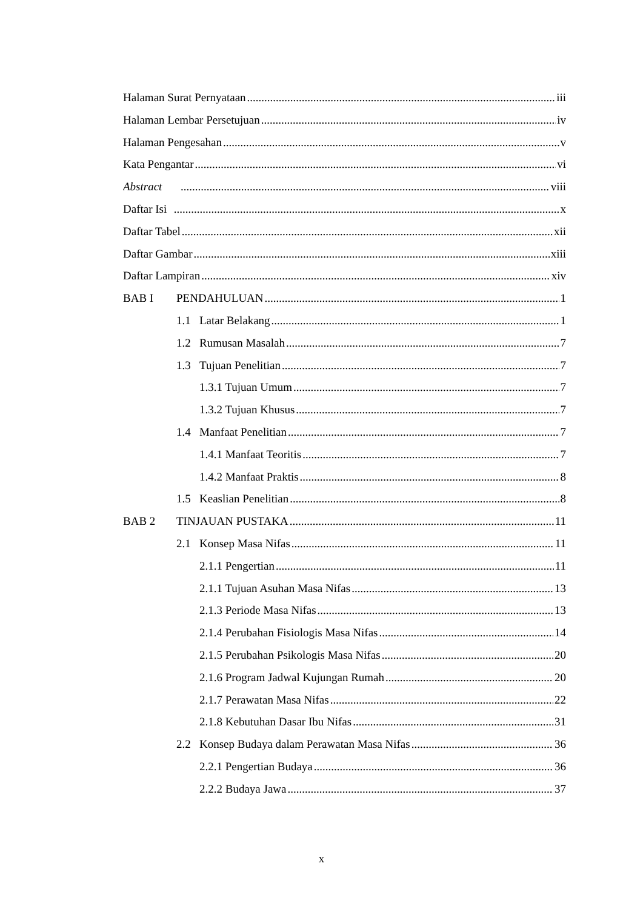Halaman Surat Pernyataan iii
Halaman Lembar Persetujuan iv
Halaman Pengesahan v
Kata Pengantar vi
Abstract viii
Daftar Isi x
Daftar Tabel xii
Daftar Gambar xiii
Daftar Lampiran xiv
BAB I PENDAHULUAN 1
1.1 Latar Belakang 1
1.2 Rumusan Masalah 7
1.3 Tujuan Penelitian 7
1.3.1 Tujuan Umum 7
1.3.2 Tujuan Khusus 7
1.4 Manfaat Penelitian 7
1.4.1 Manfaat Teoritis 7
1.4.2 Manfaat Praktis 8
1.5 Keaslian Penelitian 8
BAB 2 TINJAUAN PUSTAKA 11
2.1 Konsep Masa Nifas 11
2.1.1 Pengertian 11
2.1.1 Tujuan Asuhan Masa Nifas 13
2.1.3 Periode Masa Nifas 13
2.1.4 Perubahan Fisiologis Masa Nifas 14
2.1.5 Perubahan Psikologis Masa Nifas 20
2.1.6 Program Jadwal Kujungan Rumah 20
2.1.7 Perawatan Masa Nifas 22
2.1.8 Kebutuhan Dasar Ibu Nifas 31
2.2 Konsep Budaya dalam Perawatan Masa Nifas 36
2.2.1 Pengertian Budaya 36
2.2.2 Budaya Jawa 37
x